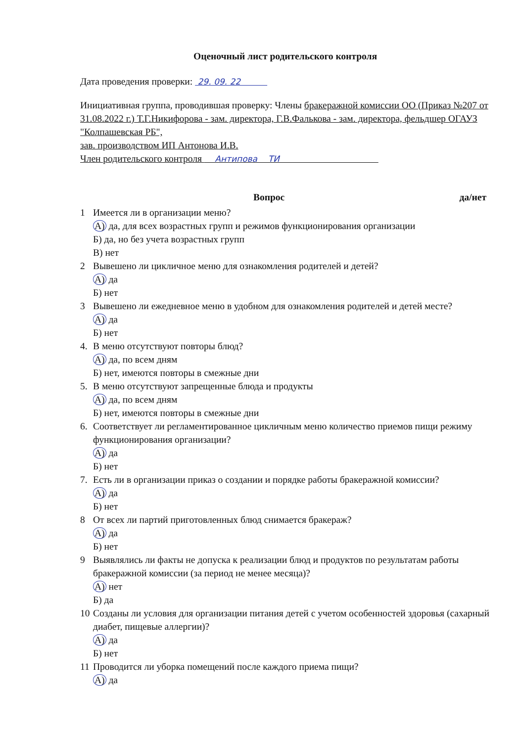Оценочный лист родительского контроля
Дата проведения проверки: 29. 09. 22
Инициативная группа, проводившая проверку: Члены бракеражной комиссии ОО (Приказ №207 от 31.08.2022 г.) Т.Г.Никифорова - зам. директора, Г.В.Фалькова - зам. директора, фельдшер ОГАУЗ "Колпашевская РБ",
зав. производством ИП Антонова И.В.
Член родительского контроля Антипова ТИ
Вопрос да/нет
1 Имеется ли в организации меню?
А) да, для всех возрастных групп и режимов функционирования организации
Б) да, но без учета возрастных групп
В) нет
2 Вывешено ли цикличное меню для ознакомления родителей и детей?
А) да
Б) нет
3 Вывешено ли ежедневное меню в удобном для ознакомления родителей и детей месте?
А) да
Б) нет
4. В меню отсутствуют повторы блюд?
А) да, по всем дням
Б) нет, имеются повторы в смежные дни
5. В меню отсутствуют запрещенные блюда и продукты
А) да, по всем дням
Б) нет, имеются повторы в смежные дни
6. Соответствует ли регламентированное цикличным меню количество приемов пищи режиму функционирования организации?
А) да
Б) нет
7. Есть ли в организации приказ о создании и порядке работы бракеражной комиссии?
А) да
Б) нет
8 От всех ли партий приготовленных блюд снимается бракераж?
А) да
Б) нет
9 Выявлялись ли факты не допуска к реализации блюд и продуктов по результатам работы бракеражной комиссии (за период не менее месяца)?
А) нет
Б) да
10 Созданы ли условия для организации питания детей с учетом особенностей здоровья (сахарный диабет, пищевые аллергии)?
А) да
Б) нет
11 Проводится ли уборка помещений после каждого приема пищи?
А) да